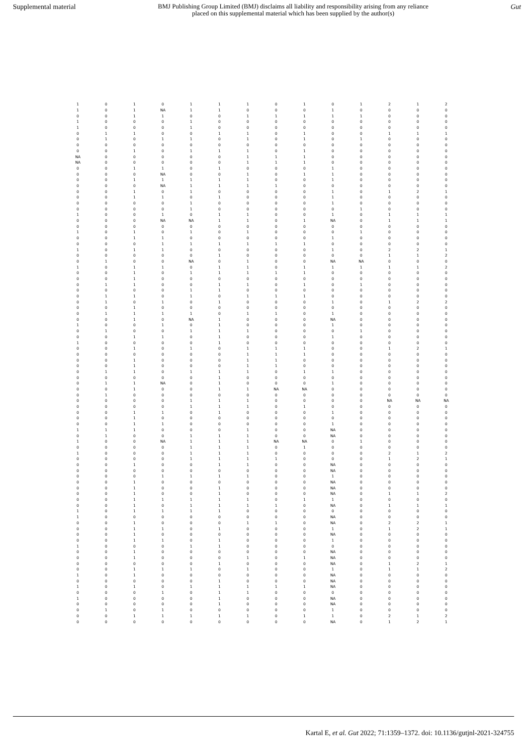Supplemental material BMJ Publishing Group Limited (BMJ) disclaims all liability and responsibility arising from any reliance
placed on this supplemental material which has been supplied by the author(s) Gut
| 1 | 0 | 1 | 0 | 1 | 1 | 1 | 0 | 1 | 0 | 1 | 2 | 1 | 2 |
| 1 | 0 | 1 | NA | 1 | 1 | 0 | 0 | 0 | 1 | 0 | 0 | 0 | 0 |
| 0 | 0 | 1 | 1 | 0 | 0 | 1 | 1 | 1 | 1 | 1 | 0 | 0 | 0 |
| 1 | 0 | 0 | 0 | 1 | 0 | 0 | 0 | 0 | 0 | 0 | 0 | 0 | 0 |
| 1 | 0 | 0 | 0 | 1 | 0 | 0 | 0 | 0 | 0 | 0 | 0 | 0 | 0 |
| 0 | 1 | 1 | 0 | 0 | 1 | 1 | 0 | 1 | 0 | 0 | 1 | 1 | 1 |
| 0 | 1 | 0 | 1 | 1 | 0 | 1 | 0 | 1 | 0 | 1 | 0 | 0 | 0 |
| 0 | 0 | 0 | 0 | 0 | 0 | 0 | 0 | 0 | 0 | 0 | 0 | 0 | 0 |
| 0 | 0 | 1 | 0 | 1 | 1 | 1 | 0 | 1 | 0 | 0 | 0 | 0 | 0 |
| NA | 0 | 0 | 0 | 0 | 0 | 1 | 1 | 1 | 0 | 0 | 0 | 0 | 0 |
| NA | 0 | 0 | 0 | 0 | 0 | 1 | 1 | 1 | 0 | 0 | 0 | 0 | 0 |
| 0 | 0 | 1 | 1 | 0 | 1 | 0 | 0 | 0 | 1 | 0 | 0 | 0 | 0 |
| 0 | 0 | 0 | NA | 0 | 0 | 1 | 0 | 1 | 1 | 0 | 0 | 0 | 0 |
| 0 | 0 | 1 | 1 | 1 | 1 | 1 | 0 | 0 | 1 | 0 | 0 | 0 | 0 |
| 0 | 0 | 0 | NA | 1 | 1 | 1 | 1 | 0 | 0 | 0 | 0 | 0 | 0 |
| 0 | 0 | 1 | 0 | 1 | 0 | 0 | 0 | 0 | 1 | 0 | 1 | 2 | 1 |
| 0 | 0 | 1 | 1 | 0 | 1 | 0 | 0 | 0 | 1 | 0 | 0 | 0 | 0 |
| 0 | 0 | 0 | 0 | 1 | 0 | 0 | 0 | 0 | 1 | 0 | 0 | 0 | 0 |
| 0 | 0 | 0 | 0 | 1 | 0 | 0 | 0 | 0 | 0 | 1 | 0 | 0 | 0 |
| 1 | 0 | 0 | 1 | 0 | 1 | 1 | 0 | 0 | 1 | 0 | 1 | 1 | 1 |
| 0 | 0 | 0 | NA | NA | 1 | 1 | 0 | 1 | NA | 0 | 1 | 1 | 1 |
| 0 | 0 | 0 | 0 | 0 | 0 | 0 | 0 | 0 | 0 | 0 | 0 | 0 | 0 |
| 1 | 0 | 1 | 0 | 1 | 0 | 1 | 0 | 0 | 0 | 1 | 0 | 0 | 0 |
| 0 | 0 | 1 | 1 | 0 | 0 | 0 | 0 | 0 | 1 | 0 | 0 | 0 | 0 |
| 0 | 0 | 0 | 1 | 1 | 1 | 1 | 1 | 1 | 0 | 0 | 0 | 0 | 0 |
| 1 | 0 | 1 | 1 | 0 | 0 | 0 | 0 | 0 | 1 | 0 | 2 | 2 | 1 |
| 0 | 0 | 0 | 0 | 0 | 1 | 0 | 0 | 0 | 0 | 0 | 1 | 1 | 2 |
| 0 | 1 | 0 | 0 | NA | 0 | 1 | 0 | 0 | NA | NA | 0 | 0 | 0 |
| 1 | 0 | 1 | 1 | 0 | 1 | 1 | 0 | 1 | 1 | 1 | 1 | 1 | 2 |
| 0 | 0 | 1 | 0 | 1 | 1 | 1 | 1 | 1 | 0 | 0 | 0 | 0 | 0 |
| 0 | 0 | 1 | 0 | 0 | 0 | 0 | 0 | 0 | 0 | 0 | 0 | 0 | 0 |
| 0 | 1 | 1 | 0 | 0 | 1 | 1 | 0 | 1 | 0 | 1 | 0 | 0 | 0 |
| 0 | 0 | 0 | 0 | 1 | 1 | 0 | 0 | 0 | 0 | 0 | 0 | 0 | 0 |
| 0 | 1 | 1 | 0 | 1 | 0 | 1 | 1 | 1 | 0 | 0 | 0 | 0 | 0 |
| 0 | 1 | 0 | 1 | 0 | 1 | 0 | 0 | 0 | 1 | 0 | 1 | 2 | 2 |
| 0 | 0 | 1 | 0 | 0 | 0 | 0 | 0 | 0 | 0 | 0 | 0 | 0 | 0 |
| 0 | 1 | 1 | 1 | 1 | 0 | 1 | 1 | 0 | 1 | 0 | 0 | 0 | 0 |
| 0 | 0 | 1 | 0 | NA | 1 | 0 | 0 | 0 | NA | 0 | 0 | 0 | 0 |
| 1 | 0 | 0 | 1 | 0 | 1 | 0 | 0 | 0 | 1 | 0 | 0 | 0 | 0 |
| 0 | 1 | 0 | 0 | 1 | 1 | 1 | 0 | 0 | 0 | 1 | 0 | 0 | 0 |
| 0 | 0 | 1 | 1 | 0 | 1 | 0 | 0 | 0 | 1 | 0 | 0 | 0 | 0 |
| 1 | 0 | 0 | 0 | 0 | 1 | 0 | 0 | 0 | 0 | 0 | 0 | 0 | 0 |
| 0 | 0 | 1 | 0 | 1 | 0 | 1 | 1 | 1 | 0 | 0 | 1 | 2 | 1 |
| 0 | 0 | 0 | 0 | 0 | 0 | 1 | 1 | 1 | 0 | 0 | 0 | 0 | 0 |
| 0 | 0 | 1 | 0 | 0 | 0 | 1 | 1 | 0 | 0 | 0 | 0 | 0 | 0 |
| 0 | 0 | 1 | 0 | 0 | 0 | 1 | 1 | 0 | 0 | 0 | 0 | 0 | 0 |
| 0 | 1 | 1 | 0 | 1 | 1 | 1 | 0 | 1 | 1 | 0 | 0 | 0 | 0 |
| 0 | 0 | 0 | 0 | 0 | 1 | 0 | 0 | 0 | 0 | 0 | 0 | 0 | 0 |
| 0 | 1 | 1 | NA | 0 | 1 | 0 | 0 | 0 | 1 | 0 | 0 | 0 | 0 |
| 0 | 0 | 1 | 0 | 0 | 1 | 1 | NA | NA | 0 | 0 | 0 | 0 | 0 |
| 0 | 1 | 0 | 0 | 0 | 0 | 0 | 0 | 0 | 0 | 0 | 0 | 0 | 0 |
| 0 | 0 | 0 | 0 | 1 | 1 | 1 | 0 | 0 | 0 | 0 | NA | NA | NA |
| 0 | 0 | 0 | 0 | 1 | 1 | 1 | 0 | 1 | 0 | 0 | 0 | 0 | 0 |
| 0 | 0 | 1 | 1 | 0 | 1 | 0 | 0 | 0 | 1 | 0 | 0 | 0 | 0 |
| 0 | 0 | 1 | 0 | 0 | 0 | 0 | 0 | 0 | 0 | 0 | 0 | 0 | 0 |
| 0 | 0 | 1 | 1 | 0 | 0 | 0 | 0 | 0 | 1 | 0 | 0 | 0 | 0 |
| 1 | 1 | 1 | 0 | 0 | 0 | 1 | 0 | 0 | NA | 0 | 0 | 0 | 0 |
| 0 | 1 | 0 | 0 | 1 | 1 | 1 | 0 | 0 | NA | 0 | 0 | 0 | 0 |
| 1 | 0 | 0 | NA | 1 | 1 | 1 | NA | NA | 0 | 1 | 0 | 0 | 0 |
| 0 | 0 | 0 | 0 | 1 | 1 | 1 | 0 | 1 | 0 | 0 | 0 | 0 | 0 |
| 1 | 0 | 0 | 0 | 1 | 1 | 1 | 0 | 0 | 0 | 0 | 2 | 1 | 2 |
| 0 | 0 | 0 | 0 | 1 | 1 | 1 | 1 | 0 | 0 | 0 | 1 | 2 | 1 |
| 0 | 0 | 1 | 0 | 0 | 1 | 1 | 0 | 0 | NA | 0 | 0 | 0 | 0 |
| 0 | 0 | 0 | 0 | 0 | 0 | 0 | 0 | 0 | NA | 0 | 0 | 0 | 0 |
| 0 | 0 | 0 | 1 | 1 | 1 | 1 | 0 | 0 | 1 | 0 | 0 | 0 | 0 |
| 0 | 0 | 1 | 0 | 0 | 0 | 0 | 0 | 0 | NA | 0 | 0 | 0 | 0 |
| 0 | 0 | 1 | 0 | 0 | 1 | 0 | 0 | 0 | NA | 0 | 0 | 0 | 0 |
| 0 | 0 | 1 | 0 | 0 | 1 | 0 | 0 | 0 | NA | 0 | 1 | 1 | 2 |
| 0 | 0 | 1 | 1 | 1 | 1 | 1 | 0 | 1 | 1 | 0 | 0 | 0 | 0 |
| 0 | 0 | 1 | 0 | 1 | 1 | 1 | 1 | 0 | NA | 0 | 1 | 1 | 1 |
| 1 | 0 | 1 | 1 | 1 | 1 | 0 | 0 | 0 | 0 | 0 | 0 | 0 | 0 |
| 1 | 0 | 0 | 0 | 0 | 0 | 0 | 0 | 0 | NA | 0 | 0 | 0 | 0 |
| 0 | 0 | 1 | 0 | 0 | 0 | 1 | 1 | 0 | NA | 0 | 2 | 2 | 1 |
| 0 | 0 | 1 | 1 | 0 | 1 | 0 | 0 | 0 | 1 | 0 | 1 | 2 | 1 |
| 0 | 0 | 1 | 0 | 0 | 0 | 0 | 0 | 0 | NA | 0 | 0 | 0 | 0 |
| 0 | 0 | 1 | 1 | 0 | 1 | 0 | 0 | 0 | 1 | 0 | 0 | 0 | 0 |
| 1 | 0 | 0 | 0 | 1 | 1 | 0 | 0 | 0 | 0 | 0 | 0 | 0 | 0 |
| 0 | 0 | 1 | 0 | 0 | 0 | 0 | 0 | 0 | NA | 0 | 0 | 0 | 0 |
| 0 | 0 | 1 | 0 | 0 | 0 | 1 | 0 | 1 | NA | 0 | 0 | 0 | 0 |
| 0 | 0 | 0 | 0 | 0 | 1 | 0 | 0 | 0 | NA | 0 | 1 | 2 | 1 |
| 0 | 0 | 1 | 1 | 1 | 0 | 1 | 0 | 0 | 1 | 0 | 1 | 1 | 2 |
| 1 | 0 | 1 | 0 | 0 | 0 | 0 | 0 | 0 | NA | 0 | 0 | 0 | 0 |
| 0 | 0 | 0 | 0 | 0 | 1 | 0 | 0 | 0 | NA | 0 | 0 | 0 | 0 |
| 1 | 0 | 1 | 0 | 1 | 1 | 1 | 1 | 1 | NA | 0 | 0 | 0 | 0 |
| 0 | 0 | 0 | 1 | 0 | 1 | 1 | 0 | 0 | 0 | 0 | 0 | 0 | 0 |
| 1 | 0 | 0 | 0 | 0 | 1 | 0 | 0 | 0 | NA | 0 | 0 | 0 | 0 |
| 0 | 0 | 0 | 0 | 0 | 1 | 0 | 0 | 0 | NA | 0 | 0 | 0 | 0 |
| 0 | 1 | 0 | 1 | 0 | 0 | 0 | 0 | 0 | 1 | 0 | 0 | 0 | 0 |
| 0 | 0 | 1 | 1 | 1 | 1 | 1 | 0 | 1 | 1 | 0 | 2 | 1 | 2 |
| 0 | 0 | 0 | 0 | 0 | 0 | 0 | 0 | 0 | NA | 0 | 1 | 2 | 1 |
Kartal E, et al. Gut 2022; 71:1359–1372. doi: 10.1136/gutjnl-2021-324755